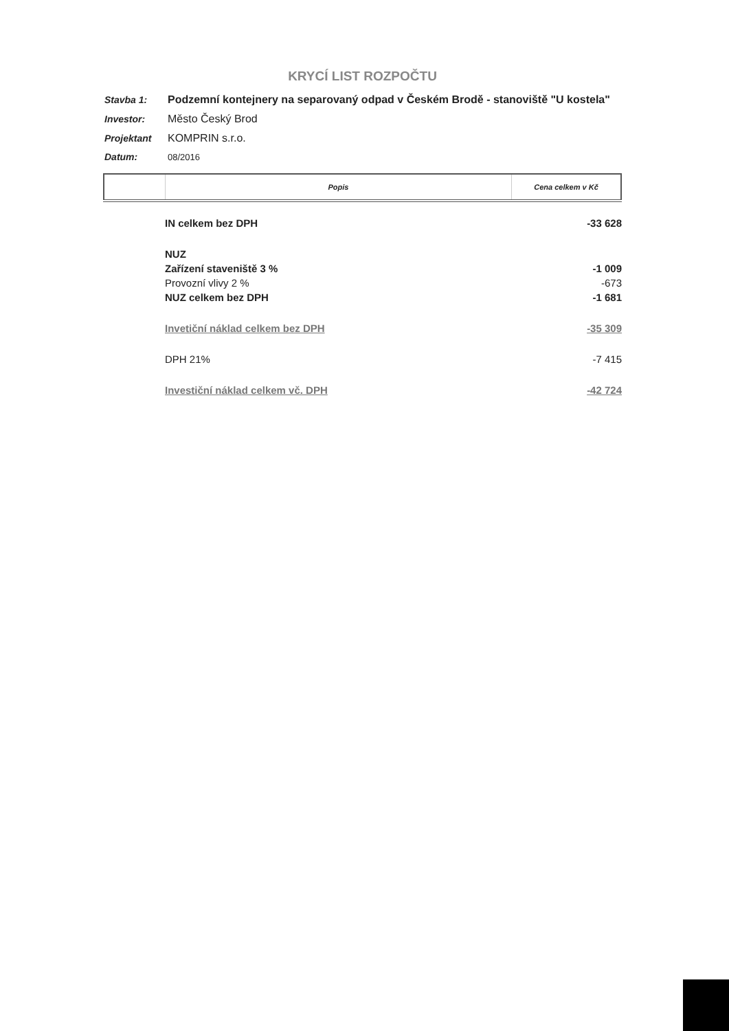KRYCÍ LIST ROZPOČTU
| Stavba 1: | Podzemní kontejnery na separovaný odpad v Českém Brodě - stanoviště "U kostela" |
| Investor: | Město Český Brod |
| Projektant | KOMPRIN s.r.o. |
| Datum: | 08/2016 |
| | Popis | Cena celkem v Kč |
| --- | --- | --- |
| IN celkem bez DPH | -33 628 |
| NUZ | |
| Zařízení staveniště 3 % | -1 009 |
| Provozní vlivy 2 % | -673 |
| NUZ celkem bez DPH | -1 681 |
| Invetiční náklad celkem bez DPH | -35 309 |
| DPH 21% | -7 415 |
| Investiční náklad celkem vč. DPH | -42 724 |